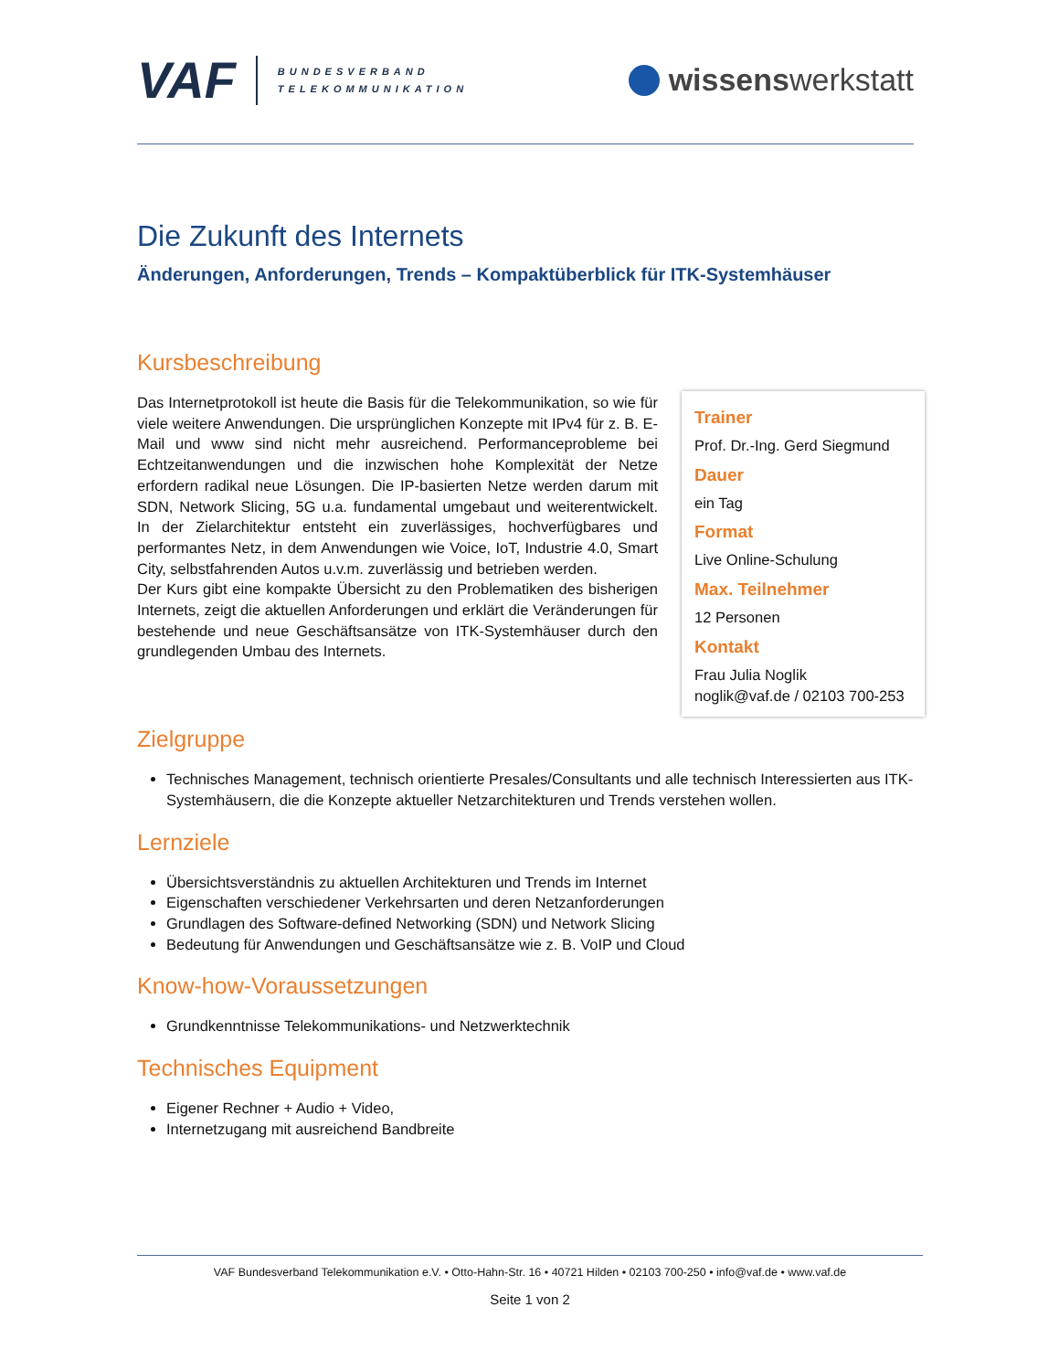VAF
BUNDESVERBAND
TELEKOMMUNIKATION
wissenswerkstatt
Die Zukunft des Internets
Änderungen, Anforderungen, Trends – Kompaktüberblick für ITK-Systemhäuser
Kursbeschreibung
Das Internetprotokoll ist heute die Basis für die Telekommunikation, so wie für viele weitere Anwendungen. Die ursprünglichen Konzepte mit IPv4 für z. B. E-Mail und www sind nicht mehr ausreichend. Performanceprobleme bei Echtzeitanwendungen und die inzwischen hohe Komplexität der Netze erfordern radikal neue Lösungen. Die IP-basierten Netze werden darum mit SDN, Network Slicing, 5G u.a. fundamental umgebaut und weiterentwickelt. In der Zielarchitektur entsteht ein zuverlässiges, hochverfügbares und performantes Netz, in dem Anwendungen wie Voice, IoT, Industrie 4.0, Smart City, selbstfahrenden Autos u.v.m. zuverlässig und betrieben werden.
Der Kurs gibt eine kompakte Übersicht zu den Problematiken des bisherigen Internets, zeigt die aktuellen Anforderungen und erklärt die Veränderungen für bestehende und neue Geschäftsansätze von ITK-Systemhäuser durch den grundlegenden Umbau des Internets.
Zielgruppe
Technisches Management, technisch orientierte Presales/Consultants und alle technisch Interessierten aus ITK-Systemhäusern, die die Konzepte aktueller Netzarchitekturen und Trends verstehen wollen.
Lernziele
Übersichtsverständnis zu aktuellen Architekturen und Trends im Internet
Eigenschaften verschiedener Verkehrsarten und deren Netzanforderungen
Grundlagen des Software-defined Networking (SDN) und Network Slicing
Bedeutung für Anwendungen und Geschäftsansätze wie z. B. VoIP und Cloud
Know-how-Voraussetzungen
Grundkenntnisse Telekommunikations- und Netzwerktechnik
Technisches Equipment
Eigener Rechner + Audio + Video,
Internetzugang mit ausreichend Bandbreite
Trainer
Prof. Dr.-Ing. Gerd Siegmund
Dauer
ein Tag
Format
Live Online-Schulung
Max. Teilnehmer
12 Personen
Kontakt
Frau Julia Noglik
noglik@vaf.de / 02103 700-253
VAF Bundesverband Telekommunikation e.V. • Otto-Hahn-Str. 16 • 40721 Hilden • 02103 700-250 • info@vaf.de • www.vaf.de
Seite 1 von 2